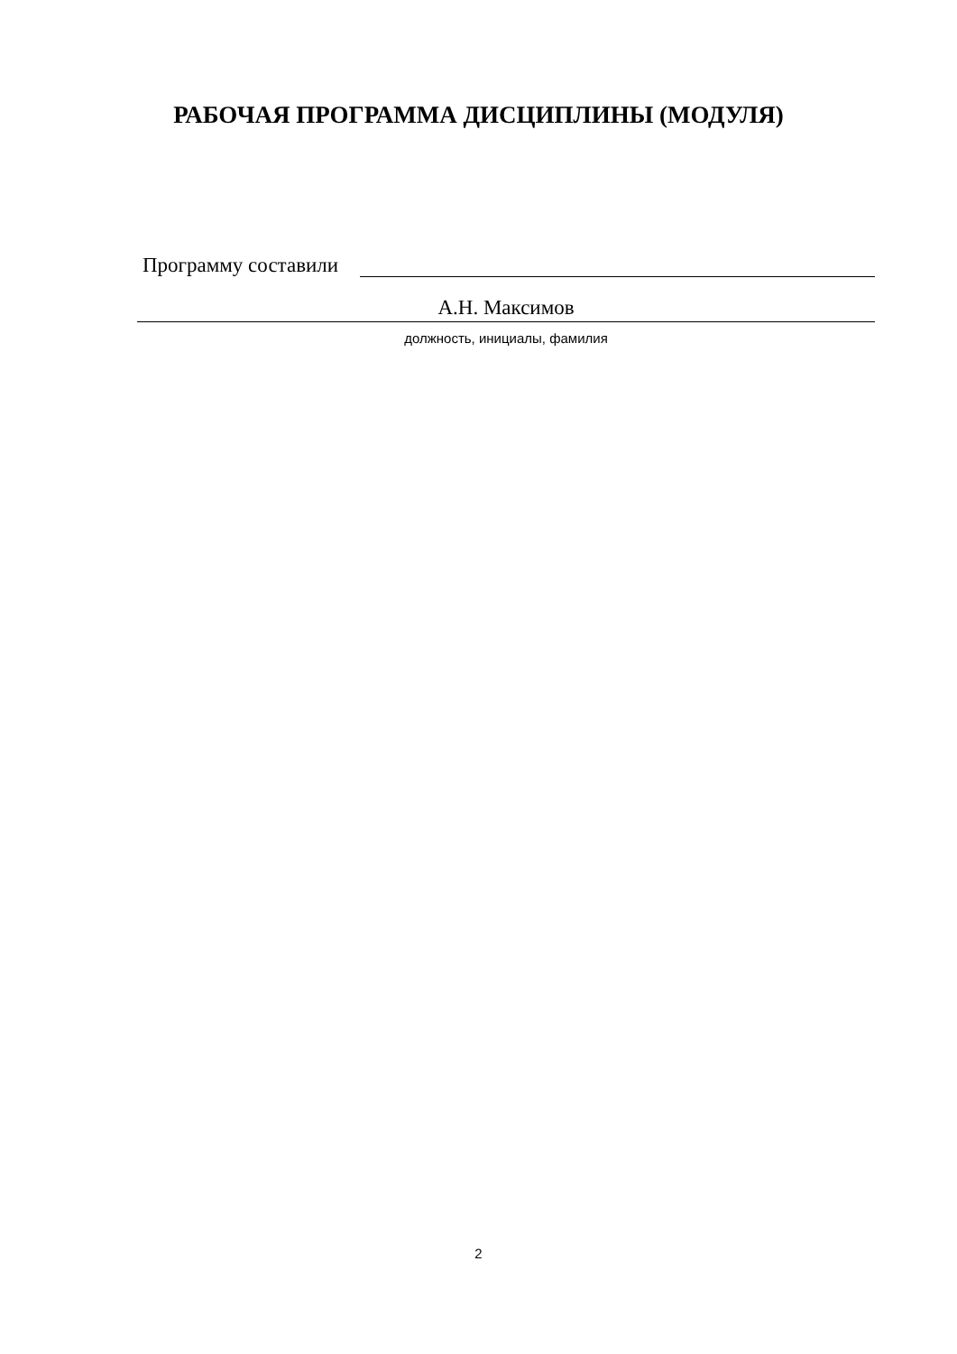РАБОЧАЯ ПРОГРАММА ДИСЦИПЛИНЫ (МОДУЛЯ)
Программу составили
А.Н. Максимов
должность, инициалы, фамилия
2